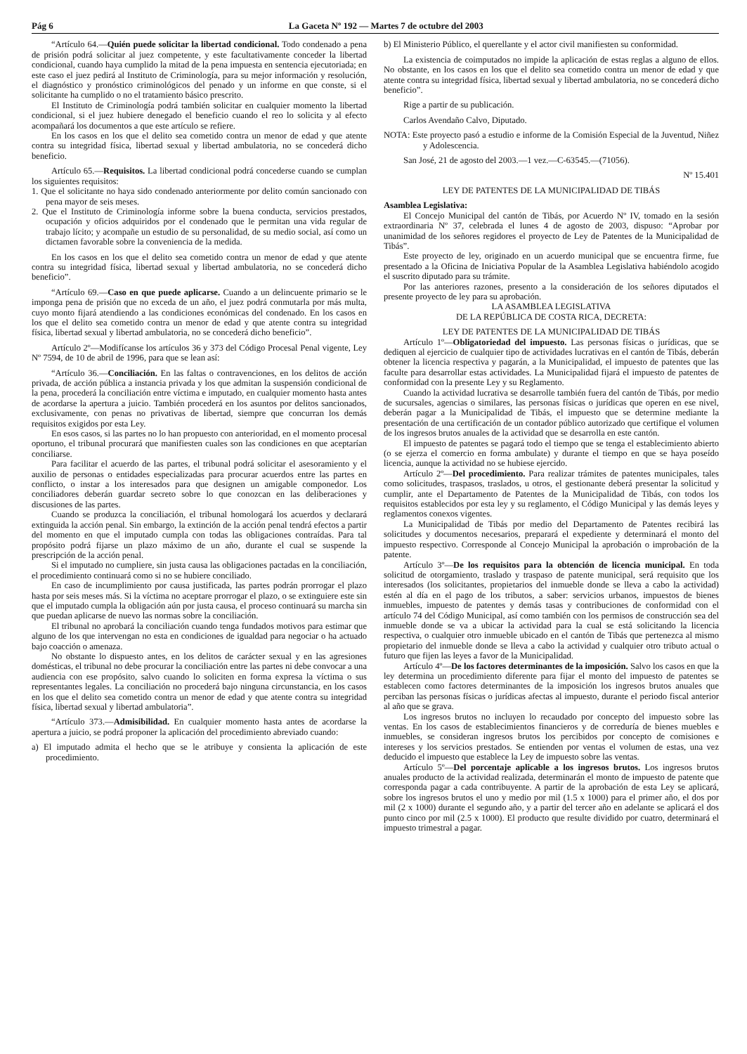Pág 6 La Gaceta Nº 192 — Martes 7 de octubre del 2003
“Artículo 64.—Quién puede solicitar la libertad condicional. Todo condenado a pena de prisión podrá solicitar al juez competente, y este facultativamente conceder la libertad condicional, cuando haya cumplido la mitad de la pena impuesta en sentencia ejecutoriada; en este caso el juez pedirá al Instituto de Criminología, para su mejor información y resolución, el diagnóstico y pronóstico criminológicos del penado y un informe en que conste, si el solicitante ha cumplido o no el tratamiento básico prescrito.
El Instituto de Criminología podrá también solicitar en cualquier momento la libertad condicional, si el juez hubiere denegado el beneficio cuando el reo lo solicita y al efecto acompañará los documentos a que este artículo se refiere.
En los casos en los que el delito sea cometido contra un menor de edad y que atente contra su integridad física, libertad sexual y libertad ambulatoria, no se concederá dicho beneficio.
Artículo 65.—Requisitos. La libertad condicional podrá concederse cuando se cumplan los siguientes requisitos:
1. Que el solicitante no haya sido condenado anteriormente por delito común sancionado con pena mayor de seis meses.
2. Que el Instituto de Criminología informe sobre la buena conducta, servicios prestados, ocupación y oficios adquiridos por el condenado que le permitan una vida regular de trabajo lícito; y acompañe un estudio de su personalidad, de su medio social, así como un dictamen favorable sobre la conveniencia de la medida.
En los casos en los que el delito sea cometido contra un menor de edad y que atente contra su integridad física, libertad sexual y libertad ambulatoria, no se concederá dicho beneficio”.
“Artículo 69.—Caso en que puede aplicarse. Cuando a un delincuente primario se le imponga pena de prisión que no exceda de un año, el juez podrá conmutarla por más multa, cuyo monto fijará atendiendo a las condiciones económicas del condenado. En los casos en los que el delito sea cometido contra un menor de edad y que atente contra su integridad física, libertad sexual y libertad ambulatoria, no se concederá dicho beneficio”.
Artículo 2º—Modifícanse los artículos 36 y 373 del Código Procesal Penal vigente, Ley Nº 7594, de 10 de abril de 1996, para que se lean así:
“Artículo 36.—Conciliación. En las faltas o contravenciones, en los delitos de acción privada, de acción pública a instancia privada y los que admitan la suspensión condicional de la pena, procederá la conciliación entre víctima e imputado, en cualquier momento hasta antes de acordarse la apertura a juicio. También procederá en los asuntos por delitos sancionados, exclusivamente, con penas no privativas de libertad, siempre que concurran los demás requisitos exigidos por esta Ley.
En esos casos, si las partes no lo han propuesto con anterioridad, en el momento procesal oportuno, el tribunal procurará que manifiesten cuales son las condiciones en que aceptarían conciliarse.
Para facilitar el acuerdo de las partes, el tribunal podrá solicitar el asesoramiento y el auxilio de personas o entidades especializadas para procurar acuerdos entre las partes en conflicto, o instar a los interesados para que designen un amigable componedor. Los conciliadores deberán guardar secreto sobre lo que conozcan en las deliberaciones y discusiones de las partes.
Cuando se produzca la conciliación, el tribunal homologará los acuerdos y declarará extinguida la acción penal. Sin embargo, la extinción de la acción penal tendrá efectos a partir del momento en que el imputado cumpla con todas las obligaciones contraídas. Para tal propósito podrá fijarse un plazo máximo de un año, durante el cual se suspende la prescripción de la acción penal.
Si el imputado no cumpliere, sin justa causa las obligaciones pactadas en la conciliación, el procedimiento continuará como si no se hubiere conciliado.
En caso de incumplimiento por causa justificada, las partes podrán prorrogar el plazo hasta por seis meses más. Si la víctima no aceptare prorrogar el plazo, o se extinguiere este sin que el imputado cumpla la obligación aún por justa causa, el proceso continuará su marcha sin que puedan aplicarse de nuevo las normas sobre la conciliación.
El tribunal no aprobará la conciliación cuando tenga fundados motivos para estimar que alguno de los que intervengan no esta en condiciones de igualdad para negociar o ha actuado bajo coacción o amenaza.
No obstante lo dispuesto antes, en los delitos de carácter sexual y en las agresiones domésticas, el tribunal no debe procurar la conciliación entre las partes ni debe convocar a una audiencia con ese propósito, salvo cuando lo soliciten en forma expresa la víctima o sus representantes legales. La conciliación no procederá bajo ninguna circunstancia, en los casos en los que el delito sea cometido contra un menor de edad y que atente contra su integridad física, libertad sexual y libertad ambulatoria”.
“Artículo 373.—Admisibilidad. En cualquier momento hasta antes de acordarse la apertura a juicio, se podrá proponer la aplicación del procedimiento abreviado cuando:
a) El imputado admita el hecho que se le atribuye y consienta la aplicación de este procedimiento.
b) El Ministerio Público, el querellante y el actor civil manifiesten su conformidad.
La existencia de coimputados no impide la aplicación de estas reglas a alguno de ellos. No obstante, en los casos en los que el delito sea cometido contra un menor de edad y que atente contra su integridad física, libertad sexual y libertad ambulatoria, no se concederá dicho beneficio”.
Rige a partir de su publicación.
Carlos Avendaño Calvo, Diputado.
NOTA: Este proyecto pasó a estudio e informe de la Comisión Especial de la Juventud, Niñez y Adolescencia.
San José, 21 de agosto del 2003.—1 vez.—C-63545.—(71056).
Nº 15.401
LEY DE PATENTES DE LA MUNICIPALIDAD DE TIBÁS
Asamblea Legislativa:
El Concejo Municipal del cantón de Tibás, por Acuerdo Nº IV, tomado en la sesión extraordinaria Nº 37, celebrada el lunes 4 de agosto de 2003, dispuso: “Aprobar por unanimidad de los señores regidores el proyecto de Ley de Patentes de la Municipalidad de Tibás”.
Este proyecto de ley, originado en un acuerdo municipal que se encuentra firme, fue presentado a la Oficina de Iniciativa Popular de la Asamblea Legislativa habiéndolo acogido el suscrito diputado para su trámite.
Por las anteriores razones, presento a la consideración de los señores diputados el presente proyecto de ley para su aprobación.
LA ASAMBLEA LEGISLATIVA
DE LA REPÚBLICA DE COSTA RICA, DECRETA:
LEY DE PATENTES DE LA MUNICIPALIDAD DE TIBÁS
Artículo 1º—Obligatoriedad del impuesto. Las personas físicas o jurídicas, que se dediquen al ejercicio de cualquier tipo de actividades lucrativas en el cantón de Tibás, deberán obtener la licencia respectiva y pagarán, a la Municipalidad, el impuesto de patentes que las faculte para desarrollar estas actividades. La Municipalidad fijará el impuesto de patentes de conformidad con la presente Ley y su Reglamento.
Cuando la actividad lucrativa se desarrolle también fuera del cantón de Tibás, por medio de sucursales, agencias o similares, las personas físicas o jurídicas que operen en ese nivel, deberán pagar a la Municipalidad de Tibás, el impuesto que se determine mediante la presentación de una certificación de un contador público autorizado que certifique el volumen de los ingresos brutos anuales de la actividad que se desarrolla en este cantón.
El impuesto de patentes se pagará todo el tiempo que se tenga el establecimiento abierto (o se ejerza el comercio en forma ambulate) y durante el tiempo en que se haya poseído licencia, aunque la actividad no se hubiese ejercido.
Artículo 2º—Del procedimiento. Para realizar trámites de patentes municipales, tales como solicitudes, traspasos, traslados, u otros, el gestionante deberá presentar la solicitud y cumplir, ante el Departamento de Patentes de la Municipalidad de Tibás, con todos los requisitos establecidos por esta ley y su reglamento, el Código Municipal y las demás leyes y reglamentos conexos vigentes.
La Municipalidad de Tibás por medio del Departamento de Patentes recibirá las solicitudes y documentos necesarios, preparará el expediente y determinará el monto del impuesto respectivo. Corresponde al Concejo Municipal la aprobación o improbación de la patente.
Artículo 3º—De los requisitos para la obtención de licencia municipal. En toda solicitud de otorgamiento, traslado y traspaso de patente municipal, será requisito que los interesados (los solicitantes, propietarios del inmueble donde se lleva a cabo la actividad) estén al día en el pago de los tributos, a saber: servicios urbanos, impuestos de bienes inmuebles, impuesto de patentes y demás tasas y contribuciones de conformidad con el artículo 74 del Código Municipal, así como también con los permisos de construcción sea del inmueble donde se va a ubicar la actividad para la cual se está solicitando la licencia respectiva, o cualquier otro inmueble ubicado en el cantón de Tibás que pertenezca al mismo propietario del inmueble donde se lleva a cabo la actividad y cualquier otro tributo actual o futuro que fijen las leyes a favor de la Municipalidad.
Artículo 4º—De los factores determinantes de la imposición. Salvo los casos en que la ley determina un procedimiento diferente para fijar el monto del impuesto de patentes se establecen como factores determinantes de la imposición los ingresos brutos anuales que perciban las personas físicas o jurídicas afectas al impuesto, durante el periodo fiscal anterior al año que se grava.
Los ingresos brutos no incluyen lo recaudado por concepto del impuesto sobre las ventas. En los casos de establecimientos financieros y de correduría de bienes muebles e inmuebles, se consideran ingresos brutos los percibidos por concepto de comisiones e intereses y los servicios prestados. Se entienden por ventas el volumen de estas, una vez deducido el impuesto que establece la Ley de impuesto sobre las ventas.
Artículo 5º—Del porcentaje aplicable a los ingresos brutos. Los ingresos brutos anuales producto de la actividad realizada, determinarán el monto de impuesto de patente que corresponda pagar a cada contribuyente. A partir de la aprobación de esta Ley se aplicará, sobre los ingresos brutos el uno y medio por mil (1.5 x 1000) para el primer año, el dos por mil (2 x 1000) durante el segundo año, y a partir del tercer año en adelante se aplicará el dos punto cinco por mil (2.5 x 1000). El producto que resulte dividido por cuatro, determinará el impuesto trimestral a pagar.